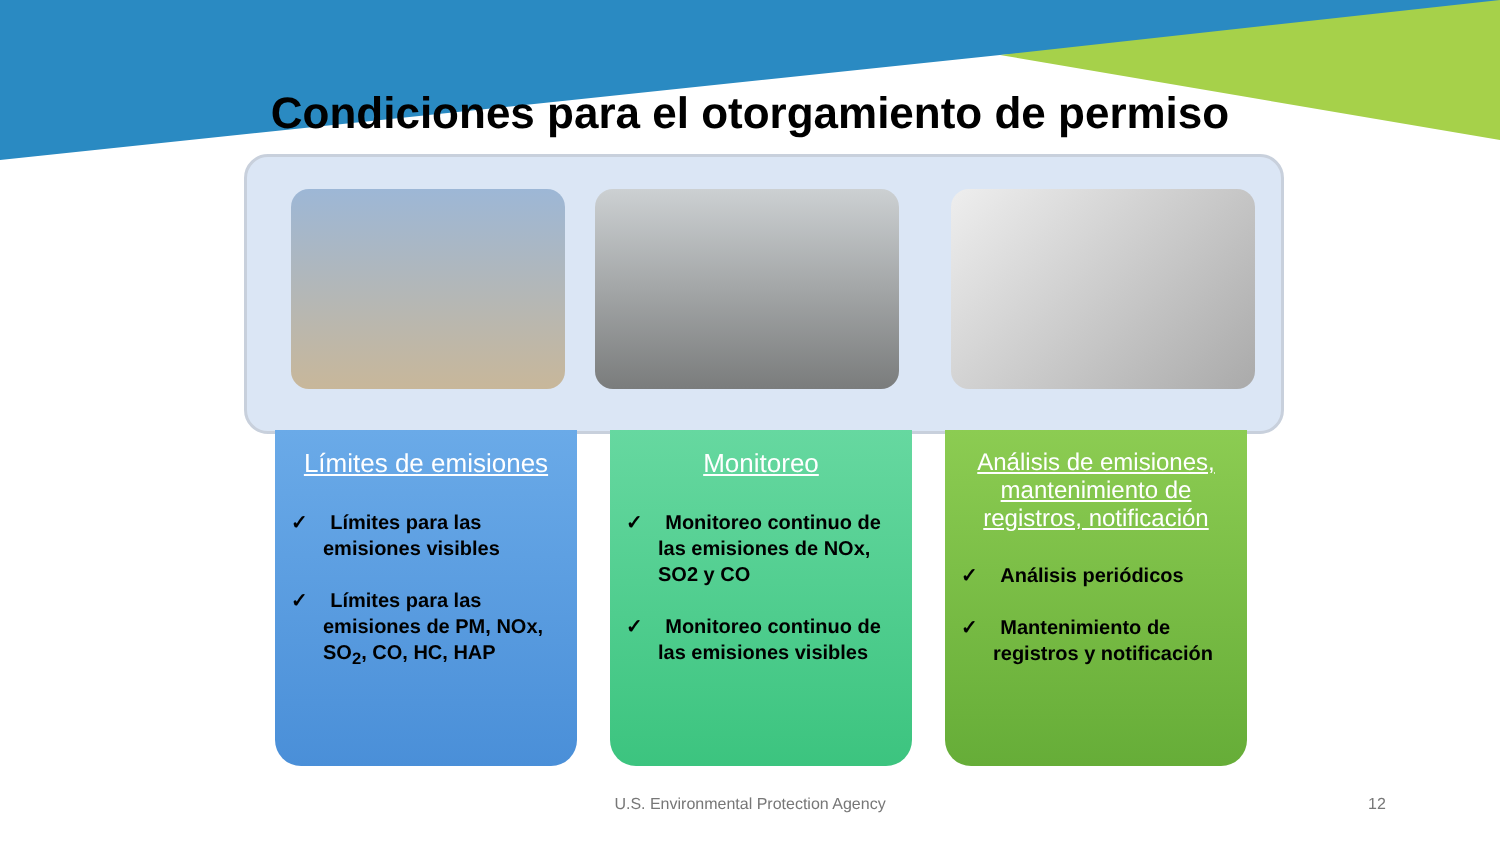Condiciones para el otorgamiento de permiso
Límites de emisiones
✓ Límites para las emisiones visibles
✓ Límites para las emisiones de PM, NOx, SO<sub>2</sub>, CO, HC, HAP
Monitoreo
✓ Monitoreo continuo de las emisiones de NOx, SO2 y CO
✓ Monitoreo continuo de las emisiones visibles
Análisis de emisiones, mantenimiento de registros, notificación
✓ Análisis periódicos
✓ Mantenimiento de registros y notificación
U.S. Environmental Protection Agency 12